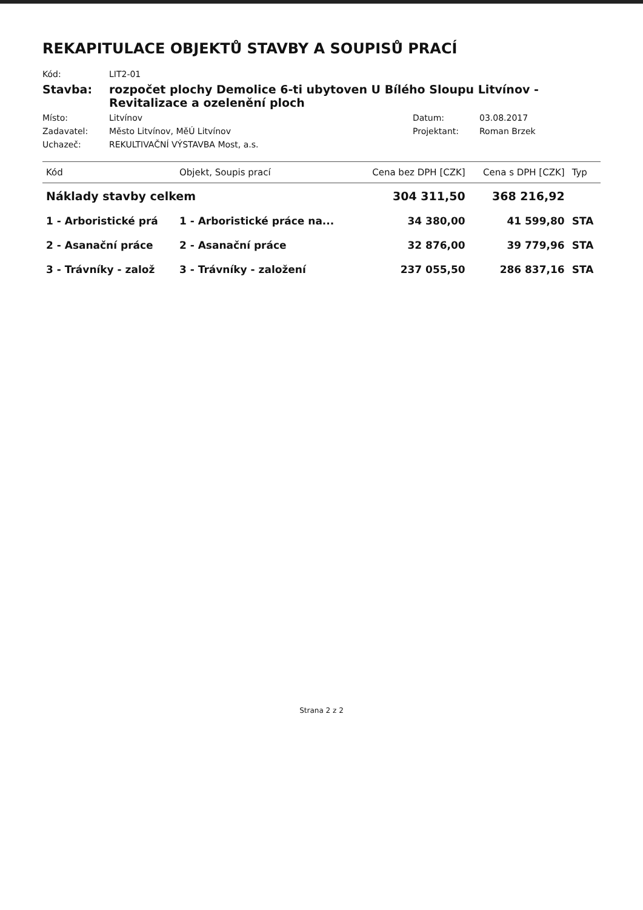REKAPITULACE OBJEKTŮ STAVBY A SOUPISŮ PRACÍ
Kód:
LIT2-01
Stavba:
rozpočet plochy Demolice 6-ti ubytoven U Bílého Sloupu Litvínov - Revitalizace a ozelenění ploch
Místo:
Litvínov
Datum:
03.08.2017
Zadavatel:
Město Litvínov, MěÚ Litvínov
Projektant:
Roman Brzek
Uchazeč:
REKULTIVAČNÍ VÝSTAVBA Most, a.s.
| Kód | Objekt, Soupis prací | Cena bez DPH [CZK] | Cena s DPH [CZK] | Typ |
| --- | --- | --- | --- | --- |
| Náklady stavby celkem | | 304 311,50 | 368 216,92 | |
| 1 - Arboristické prá | 1 - Arboristické práce na... | 34 380,00 | 41 599,80 | STA |
| 2 - Asanační práce | 2 - Asanační práce | 32 876,00 | 39 779,96 | STA |
| 3 - Trávníky - založ | 3 - Trávníky - založení | 237 055,50 | 286 837,16 | STA |
Strana 2 z 2